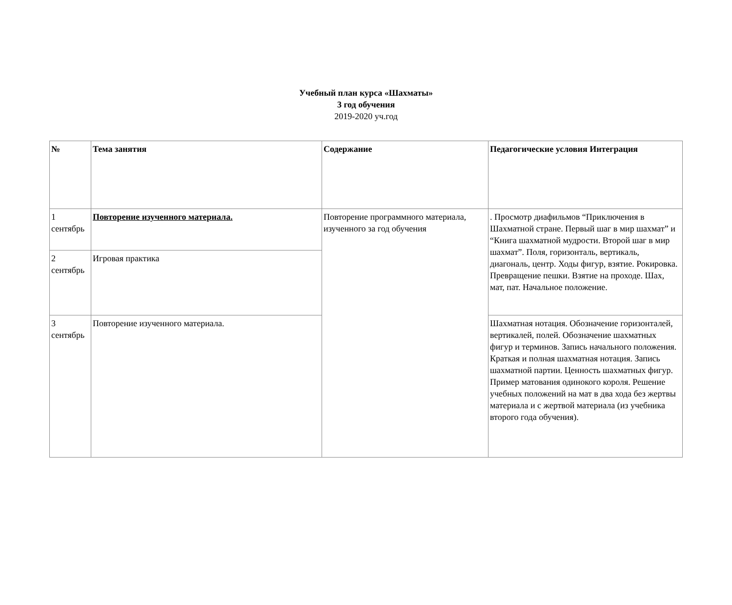Учебный план курса «Шахматы»
3 год обучения
2019-2020 уч.год
| № | Тема занятия | Содержание | Педагогические условия Интеграция |
| --- | --- | --- | --- |
| 1 сентябрь | Повторение изученного материала. | Повторение программного материала, изученного за год обучения | . Просмотр диафильмов “Приключения в Шахматной стране. Первый шаг в мир шахмат” и “Книга шахматной мудрости. Второй шаг в мир шахмат”. Поля, горизонталь, вертикаль, диагональ, центр. Ходы фигур, взятие. Рокировка. Превращение пешки. Взятие на проходе. Шах, мат, пат. Начальное положение. |
| 2 сентябрь | Игровая практика | | |
| 3 сентябрь | Повторение изученного материала. | | Шахматная нотация. Обозначение горизонталей, вертикалей, полей. Обозначение шахматных фигур и терминов. Запись начального положения. Краткая и полная шахматная нотация. Запись шахматной партии. Ценность шахматных фигур. Пример матования одинокого короля. Решение учебных положений на мат в два хода без жертвы материала и с жертвой материала (из учебника второго года обучения). |